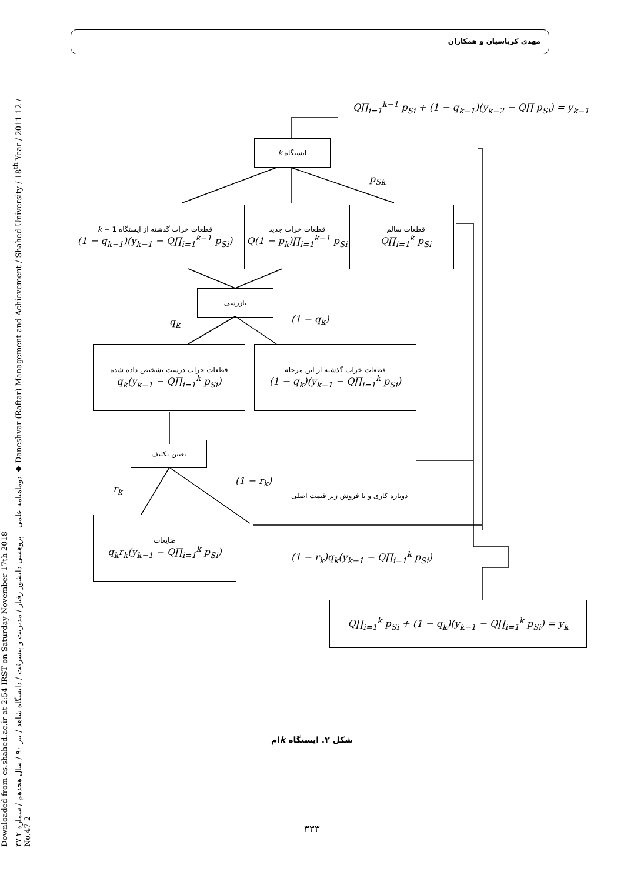مهدی کرباسیان و همکاران
Downloaded from cs.shahed.ac.ir at 2:54 IRST on Saturday November 17th 2018
دوماهنامه علمی – پژوهشی دانشور رفتار / مدیریت و پیشرفت / دانشگاه شاهد / تیر ۹۰ / سال هجدهم / شماره ۲-۴۷ ◆ Daneshvar (Raftar) Management and Achievement / Shahed University / 18<sup>th</sup> Year / 2011-12 / No.47-2
Q∏<sub>i=1</sub><sup>k−1</sup> p<sub>Si</sub> + (1 − q<sub>k−1</sub>)(y<sub>k−2</sub> − Q∏ p<sub>Si</sub>) = y<sub>k−1</sub>
ایستگاه k
p<sub>Sk</sub>
قطعات خراب گذشته از ایستگاه k − 1
(1 − q<sub>k−1</sub>)(y<sub>k−1</sub> − Q∏<sub>i=1</sub><sup>k−1</sup> p<sub>Si</sub>)
قطعات خراب جدید
Q(1 − p<sub>k</sub>)∏<sub>i=1</sub><sup>k−1</sup> p<sub>Si</sub>
قطعات سالم
Q∏<sub>i=1</sub><sup>k</sup> p<sub>Si</sub>
بازرسی
q<sub>k</sub> (1 − q<sub>k</sub>)
قطعات خراب درست تشخیص داده شده
q<sub>k</sub>(y<sub>k−1</sub> − Q∏<sub>i=1</sub><sup>k</sup> p<sub>Si</sub>)
قطعات خراب گذشته از این مرحله
(1 − q<sub>k</sub>)(y<sub>k−1</sub> − Q∏<sub>i=1</sub><sup>k</sup> p<sub>Si</sub>)
تعیین تکلیف
r<sub>k</sub>
(1 − r<sub>k</sub>)
دوباره کاری و یا فروش زیر قیمت اصلی
ضایعات
q<sub>k</sub>r<sub>k</sub>(y<sub>k−1</sub> − Q∏<sub>i=1</sub><sup>k</sup> p<sub>Si</sub>)
(1 − r<sub>k</sub>)q<sub>k</sub>(y<sub>k−1</sub> − Q∏<sub>i=1</sub><sup>k</sup> p<sub>Si</sub>)
Q∏<sub>i=1</sub><sup>k</sup> p<sub>Si</sub> + (1 − q<sub>k</sub>)(y<sub>k−1</sub> − Q∏<sub>i=1</sub><sup>k</sup> p<sub>Si</sub>) = y<sub>k</sub>
شکل ۲. ایستگاه kام
۳۳۳